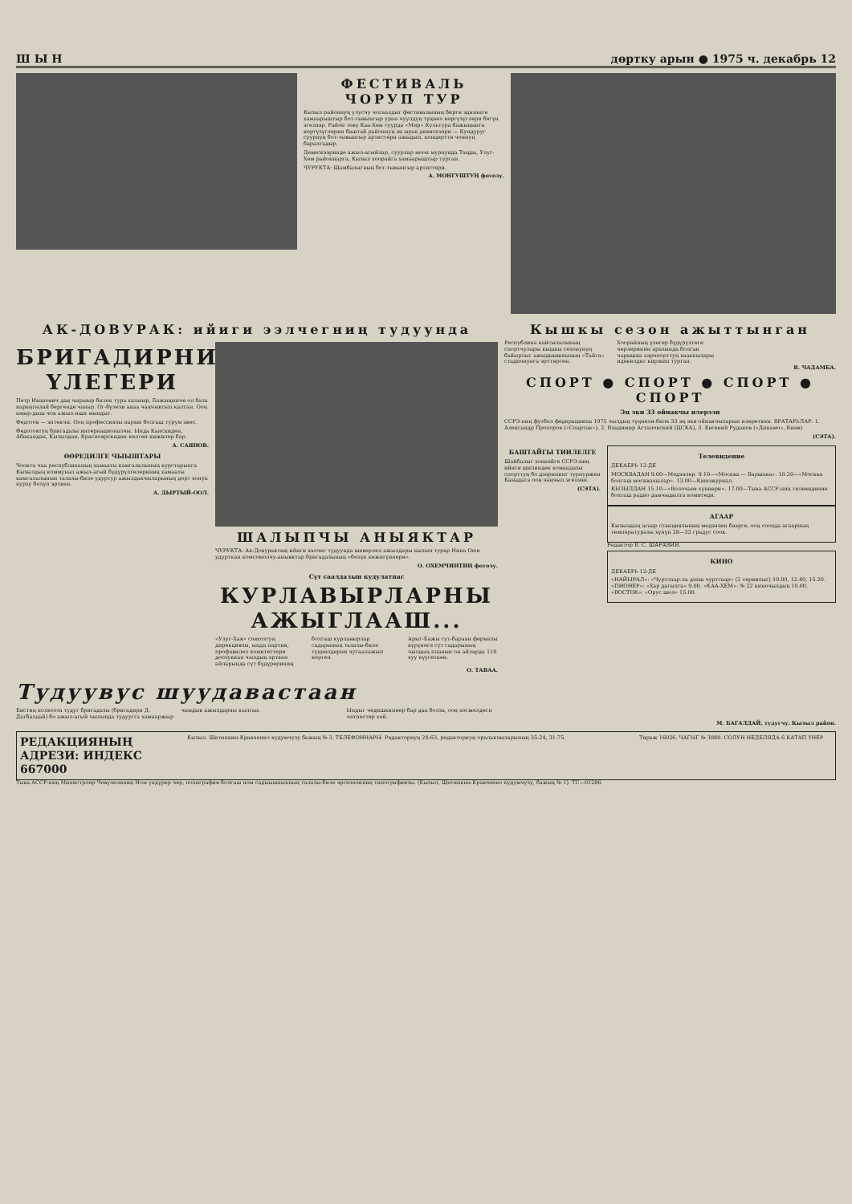Ш Ы Н дөртку арын ● 1975 ч. декабрь 12
ФЕСТИВАЛЬ ЧОРУП ТУР
Кызыл районнуң улусчу чогаалдыг фестивалының бирги эдвээнге хамаарыштыр бот-тывынгыр уран чуулдуң түңнел көргүзүглери бөгүн эгелээр. Район төвү Каа-Хем суурда «Мир» Культура бажыңынга көргүзүглерин баштай районнуң эң ырак девискээри — Кундуруг суурнуң бот-тывынгыр артистери ажыдып, концертти чоннуң баралгадыр.
Девискээринде ажыл-агыйлар, суурлар моон мурнунда Таңды, Улуг-Хем районнарга, Кызыл хоорайга хамаарыштыр турган.
ЧУРУКТА: Шамбалыгның бот-тывынгыр артистери.
А. МОНГУШТУҢ фотозу.
АК-ДОВУРАК: ийиги ээлчегниң тудуунда
БРИГАДИРНИҢ ҮЛЕГЕРИ
Петр Иванович даң чырыыр билек тура халыыр, Бажыңынче ол база караңгылай бергенде чанар. Ог-бүлези аңаа чаңчыксып калган. Ооң амыр-дыш чок ажыл-иши мындыг.
Федотов — эптекчи. Ооң профессиязы нарын болгаш турум эвес.
Федотовтуң бригадазы интернационалчы. Ында Кански­ден, Абакандан, Кызылдан, Красноярскиден келген кижилер бар.
А. САЯНОВ.
ӨӨРЕДИЛГЕ ЧЫЫШТАРЫ
Чоокта чаа республиканың хамааты камгалалының курстарынга Кызылдың коммунал ажыл-агый бүдүрүлгелериниң хамааты камгалалынын талазы-биле удуртур ажылдакчыларының дөрт хонук курзу болуп эрткен.
А. ДЫРТЫЙ-ООЛ.
ШАЛЫПЧЫ АНЫЯКТАР
ЧУРУКТА: Ак-Довурактың ийиги ээлчег тудуунда шеверлел ажылдары кылып турар Нина Оюн удурткан комсомолчу-аныяктар бригадазының «бөлүк кежигүннери».
О. ОХЕМЧИНТИҢ фотозу.
Сүт саалдазын кудулатпас
КУРЛАВЫРЛАРНЫ АЖЫГЛААШ...
«Улуг-Хая» совхозтуң дирекциязы, ында партия, профэвилел комитеттери доозуккан чылдың эрткен айларында сүт бүдүрериниң болгаш курлавырлар садарының талазы-биле түңнелдерни чугаалажып көрген.
Арыг-Бажы сүт-бараан фермазы күрүнеге сүт садарының чылдың планын он айларда 110 хуу күүсеткен.
О. ТАВАА.
Кышкы сезон ажыттынган
Республика най­сыл­алының спортчулары кышкы сезонунуң байырлыг ажыдыышкынын «Тайга» стадионунга эрттирген.
Хоорайның үлегер бүдүрүлгеге черлеринин аразында болган чарышка аэропорттуң хааккылары идекелдиг киржип турган.
В. ЧАДАМБА.
СПОРТ ● СПОРТ ● СПОРТ ● СПОРТ
Эң эки 33 ойнакчы илерээн
ССРЭ-ниң футбол федерациязы 1975 чылдың түңнели-биле 33 эң эки ойнакчыларын илереткен. ВРАТАРЬЛАР: 1. Александр Прохоров («Спартак»), 2. Владимир Астаповский (ЦСКА), 3. Евгений Рудаков («Динамо», Киев).
(СЭТА).
БАШТАЙГЫ ТИИЛЕЛГЕ
Шайбалыг хоккейге ССРЭ-ниң ийиги шилиндек командазы спорттуң бо дээрининг турнуржен Канадага ооң чаңчыл эгелээн.
(СЭТА).
Телевидение
ДЕКАБРЬ 12-ДЕ
МОСКВАДАН 9.00—Медээлер. 9.10—«Москва — Варшава». 10.20—«Москва болгаш москвачылар». 13.00—Киножурнал.
КЫЗЫЛДАН 15.10—«Волочаев хүннери». 17.00—Тыва АССР-ниң телевидение болгаш радио дамчыдылга комитеди.
АГААР
Кызылдың агаар станциязының медээзин бээрге, ооң соонда агаарның температуразы хүнүн 28—33 градус соок.
Редактор В. С. ШАРАВИИ.
КИНО
ДЕКАБРЬ 12-ДЕ
«НАЙЫРАЛ»: «Чурттаар-ла дээш чурттаар» (2 сериялыг) 10.00, 12.40, 15.20. «ПИОНЕР»: «Хар дагылга» 9.00. «КАА-ХЕМ»: № 22 киночылдың 10.00. «ВОСТОК»: «Орус шөл» 15.00.
Тудуувус шуудавастаан
Бистиң колхозта тудуг бригадазы (бригадири Д. Дагбалдай) бо ажыл-агый чылында тудуугга хамааржыр чамдык ажылдарны кылган.
Ындыг чедишкиннер бар даа болза, ооң хөгжелдегн четпестер хөй.
М. БАГАЛДАЙ, тудугчу. Кызыл район.
РЕДАКЦИЯНЫҢ АДРЕЗИ: ИНДЕКС 667000
Кызыл. Щетинкин-Кравченко кудумчузу бажың № 3. ТЕЛЕФОННАРЫ: Редакторнуң 24-63, редакторнуң оралакчыларының 35-24, 31-75.
Тираж 16026. ЧАГЫГ № 3880. СОЛУН НЕДЕЛЯДА 6 КАТАП ҮНЕР
Тыва АССР-ниң Министрлер Чөвүлелиниң Ном үндүрер чер, полиграфия болгаш ном садыышкынның талазы-биле эргелелиниң типографиязы. (Кызыл, Щетинкин-Кравченко кудумчузу, бажың № 1). ТС—01286.